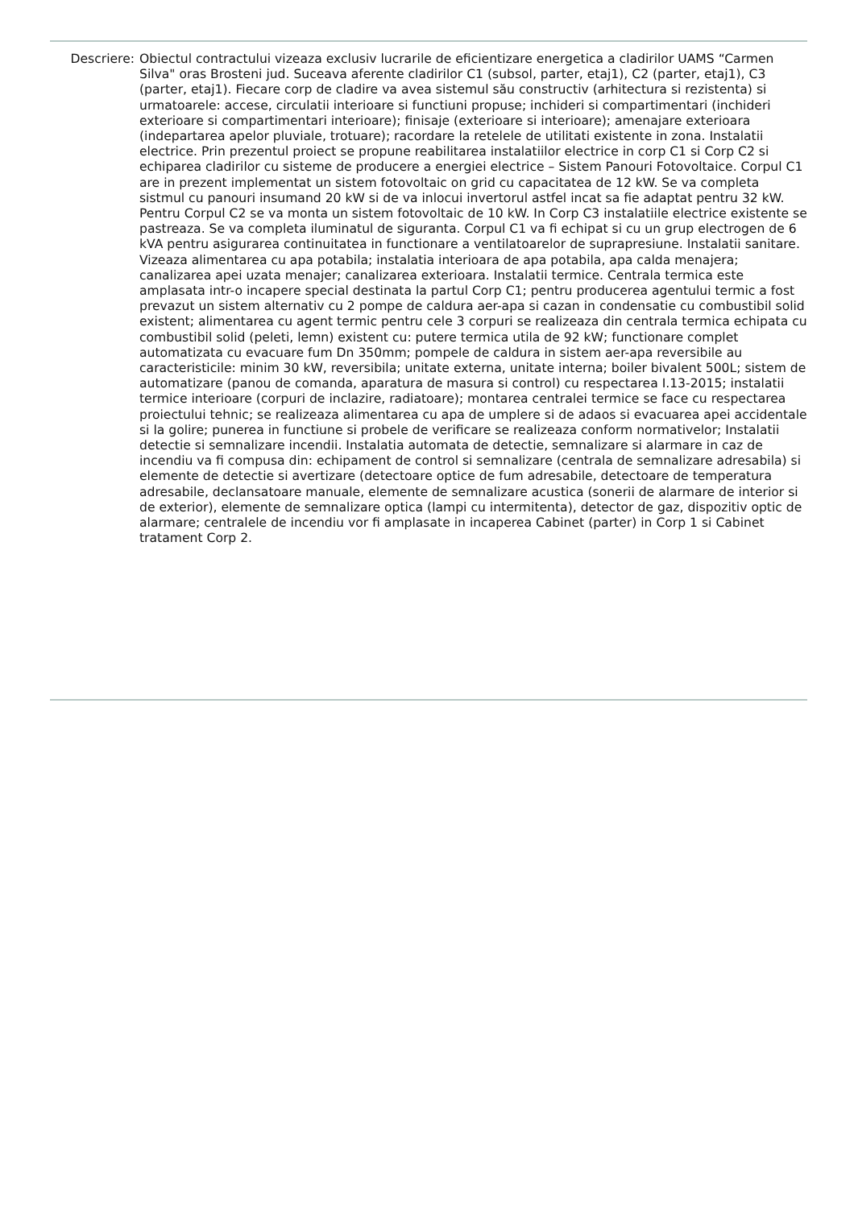Descriere:
Obiectul contractului vizeaza exclusiv lucrarile de eficientizare energetica a cladirilor UAMS “Carmen Silva" oras Brosteni jud. Suceava aferente cladirilor C1 (subsol, parter, etaj1), C2 (parter, etaj1), C3 (parter, etaj1). Fiecare corp de cladire va avea sistemul său constructiv (arhitectura si rezistenta) si urmatoarele: accese, circulatii interioare si functiuni propuse; inchideri si compartimentari (inchideri exterioare si compartimentari interioare); finisaje (exterioare si interioare); amenajare exterioara (indepartarea apelor pluviale, trotuare); racordare la retelele de utilitati existente in zona. Instalatii electrice. Prin prezentul proiect se propune reabilitarea instalatiilor electrice in corp C1 si Corp C2 si echiparea cladirilor cu sisteme de producere a energiei electrice – Sistem Panouri Fotovoltaice. Corpul C1 are in prezent implementat un sistem fotovoltaic on grid cu capacitatea de 12 kW. Se va completa sistmul cu panouri insumand 20 kW si de va inlocui invertorul astfel incat sa fie adaptat pentru 32 kW. Pentru Corpul C2 se va monta un sistem fotovoltaic de 10 kW. In Corp C3 instalatiile electrice existente se pastreaza. Se va completa iluminatul de siguranta. Corpul C1 va fi echipat si cu un grup electrogen de 6 kVA pentru asigurarea continuitatea in functionare a ventilatoarelor de suprapresiune. Instalatii sanitare. Vizeaza alimentarea cu apa potabila; instalatia interioara de apa potabila, apa calda menajera; canalizarea apei uzata menajer; canalizarea exterioara. Instalatii termice. Centrala termica este amplasata intr-o incapere special destinata la partul Corp C1; pentru producerea agentului termic a fost prevazut un sistem alternativ cu 2 pompe de caldura aer-apa si cazan in condensatie cu combustibil solid existent; alimentarea cu agent termic pentru cele 3 corpuri se realizeaza din centrala termica echipata cu combustibil solid (peleti, lemn) existent cu: putere termica utila de 92 kW; functionare complet automatizata cu evacuare fum Dn 350mm; pompele de caldura in sistem aer-apa reversibile au caracteristicile: minim 30 kW, reversibila; unitate externa, unitate interna; boiler bivalent 500L; sistem de automatizare (panou de comanda, aparatura de masura si control) cu respectarea I.13-2015; instalatii termice interioare (corpuri de inclazire, radiatoare); montarea centralei termice se face cu respectarea proiectului tehnic; se realizeaza alimentarea cu apa de umplere si de adaos si evacuarea apei accidentale si la golire; punerea in functiune si probele de verificare se realizeaza conform normativelor; Instalatii detectie si semnalizare incendii. Instalatia automata de detectie, semnalizare si alarmare in caz de incendiu va fi compusa din: echipament de control si semnalizare (centrala de semnalizare adresabila) si elemente de detectie si avertizare (detectoare optice de fum adresabile, detectoare de temperatura adresabile, declansatoare manuale, elemente de semnalizare acustica (sonerii de alarmare de interior si de exterior), elemente de semnalizare optica (lampi cu intermitenta), detector de gaz, dispozitiv optic de alarmare; centralele de incendiu vor fi amplasate in incaperea Cabinet (parter) in Corp 1 si Cabinet tratament Corp 2.